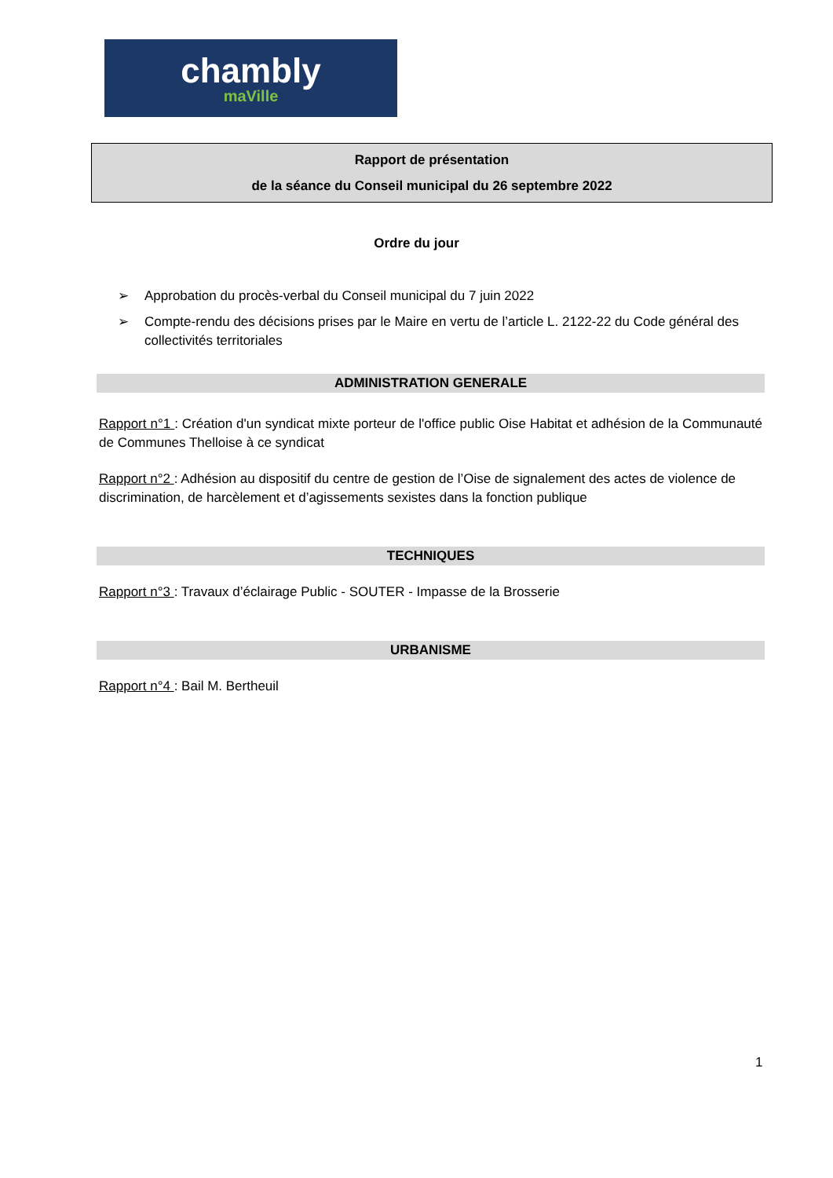chambly
maVille
Rapport de présentation
de la séance du Conseil municipal du 26 septembre 2022
Ordre du jour
➢ Approbation du procès-verbal du Conseil municipal du 7 juin 2022
➢ Compte-rendu des décisions prises par le Maire en vertu de l’article L. 2122-22 du Code général des collectivités territoriales
ADMINISTRATION GENERALE
Rapport n°1 : Création d'un syndicat mixte porteur de l'office public Oise Habitat et adhésion de la Communauté de Communes Thelloise à ce syndicat
Rapport n°2 : Adhésion au dispositif du centre de gestion de l’Oise de signalement des actes de violence de discrimination, de harcèlement et d’agissements sexistes dans la fonction publique
TECHNIQUES
Rapport n°3 : Travaux d’éclairage Public - SOUTER - Impasse de la Brosserie
URBANISME
Rapport n°4 : Bail M. Bertheuil
1